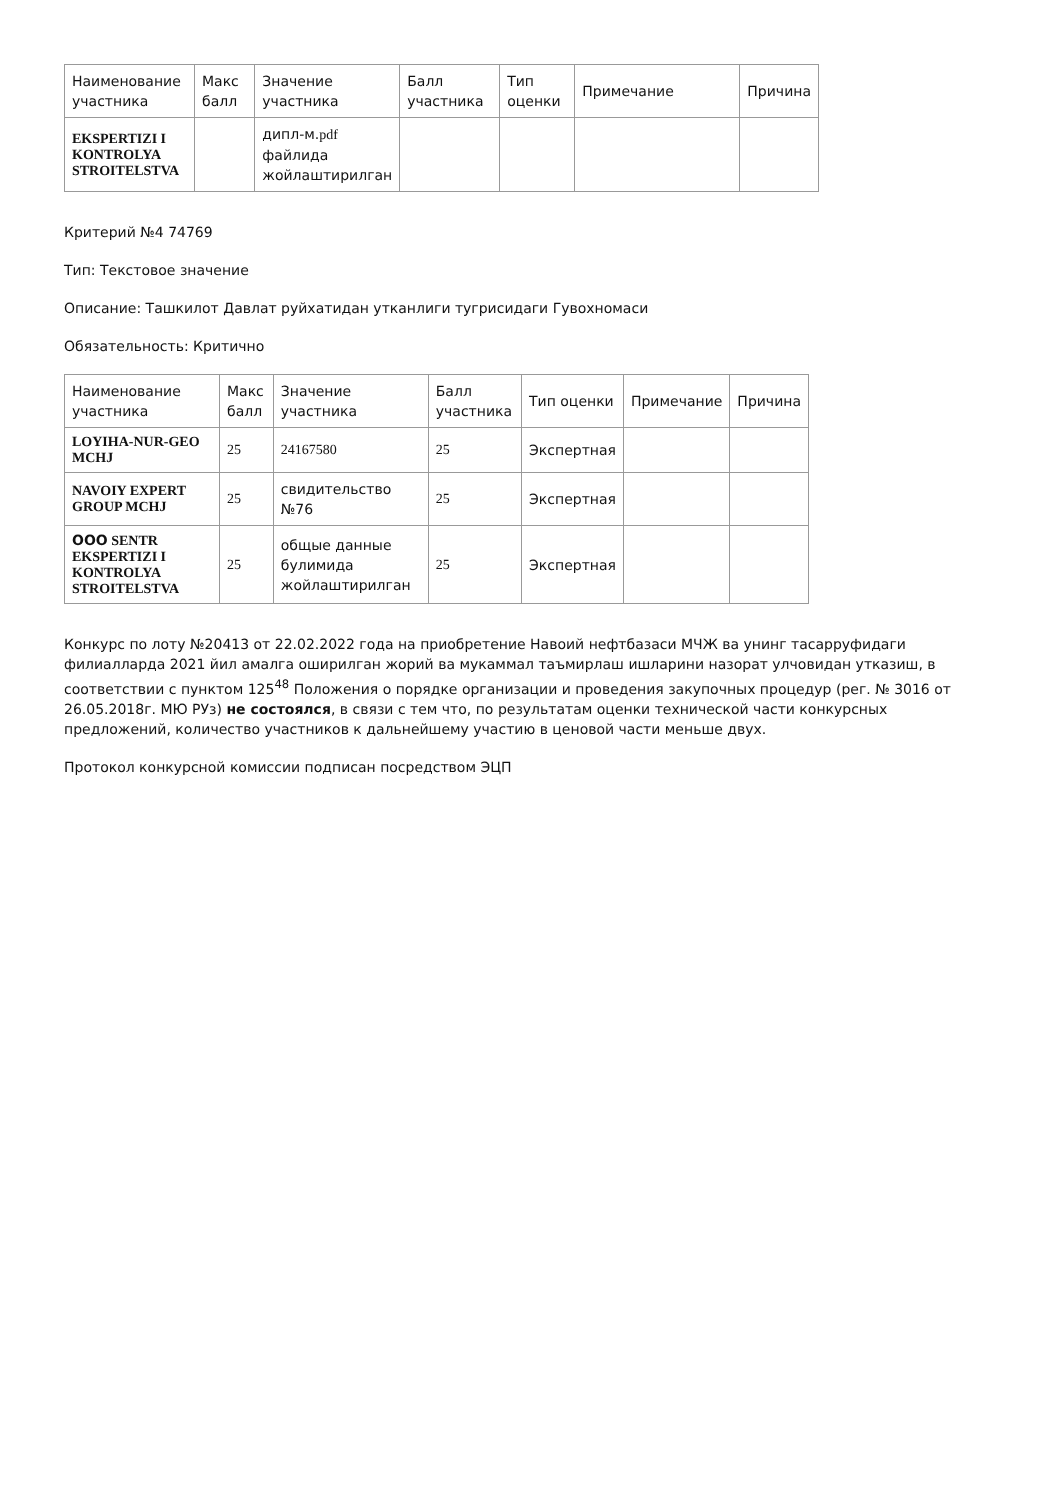| Наименование участника | Макс балл | Значение участника | Балл участника | Тип оценки | Примечание | Причина |
| --- | --- | --- | --- | --- | --- | --- |
| EKSPERTIZI I KONTROLYA STROITELSTVA | | дипл-м. pdf файлида жойлаштирилган | | | | |
Критерий №4 74769
Тип: Текстовое значение
Описание: Ташкилот Давлат руйхатидан утканлиги тугрисидаги Гувохномаси
Обязательность: Критично
| Наименование участника | Макс балл | Значение участника | Балл участника | Тип оценки | Примечание | Причина |
| --- | --- | --- | --- | --- | --- | --- |
| LOYIHA-NUR-GEO MCHJ | 25 | 24167580 | 25 | Экспертная | | |
| NAVOIY EXPERT GROUP MCHJ | 25 | свидительство №76 | 25 | Экспертная | | |
| ООО SENTR EKSPERTIZI I KONTROLYA STROITELSTVA | 25 | общые данные булимида жойлаштирилган | 25 | Экспертная | | |
Конкурс по лоту №20413 от 22.02.2022 года на приобретение Навоий нефтбазаси МЧЖ ва унинг тасарруфидаги филиалларда 2021 йил амалга оширилган жорий ва мукаммал таъмирлаш ишларини назорат улчовидан утказиш, в соответствии с пунктом 125<sup>48</sup> Положения о порядке организации и проведения закупочных процедур (рег. № 3016 от 26.05.2018г. МЮ РУз) не состоялся, в связи с тем что, по результатам оценки технической части конкурсных предложений, количество участников к дальнейшему участию в ценовой части меньше двух.
Протокол конкурсной комиссии подписан посредством ЭЦП